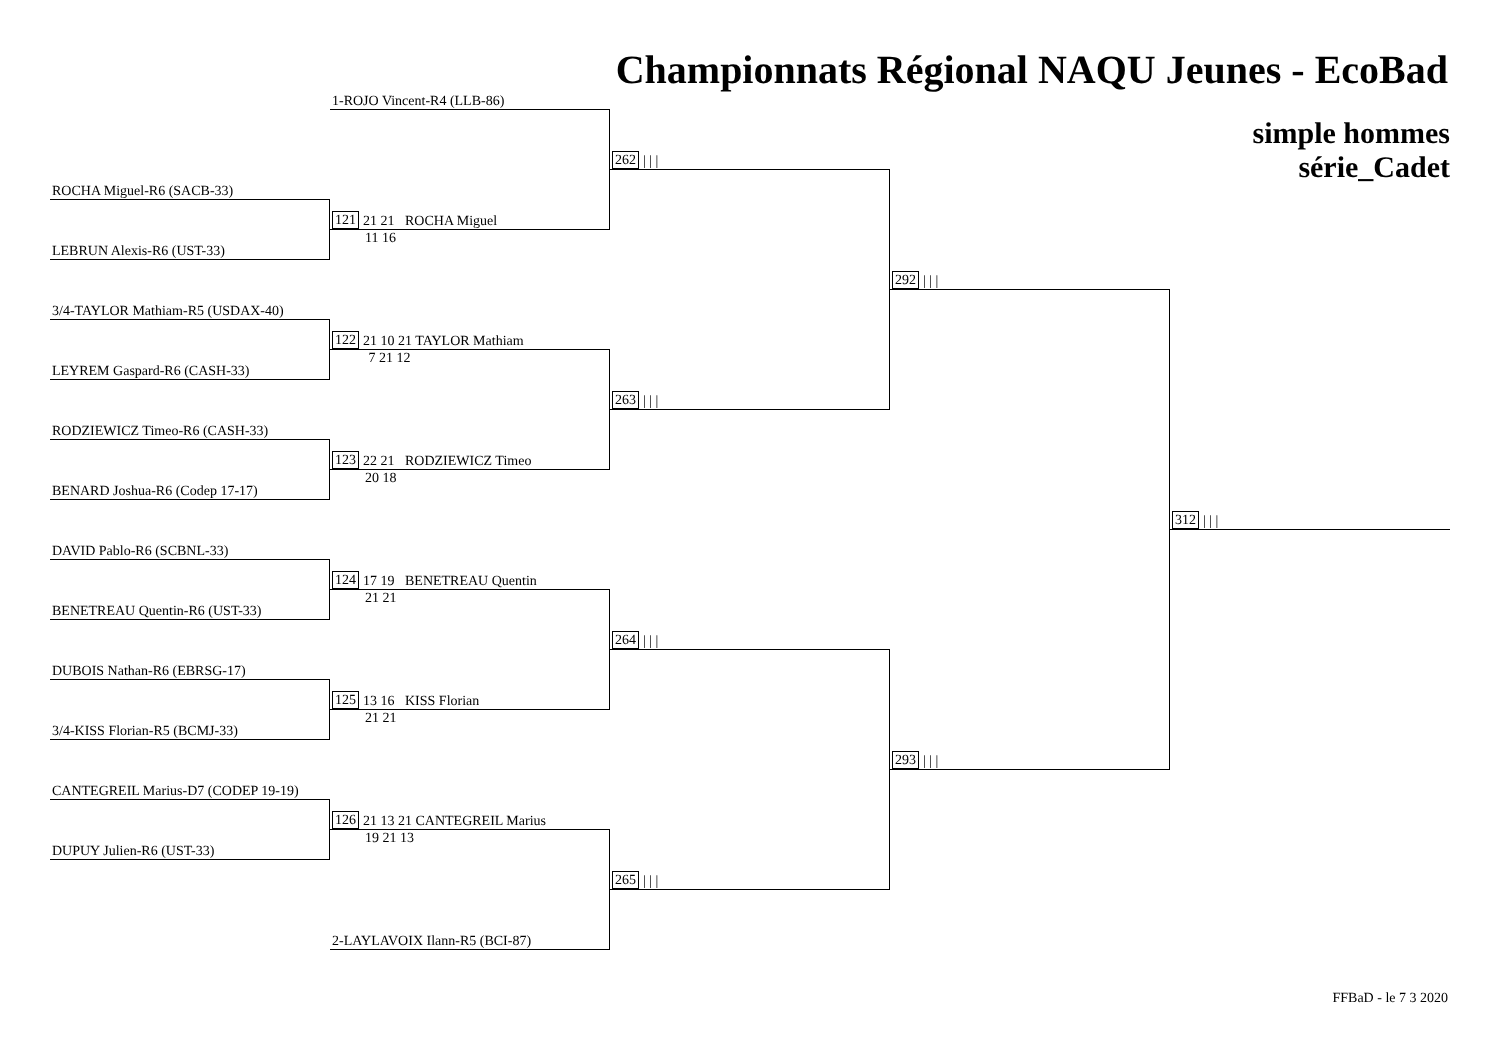Championnats Régional NAQU Jeunes - EcoBad
1-ROJO Vincent-R4 (LLB-86)
simple hommes
série_Cadet
262 | | |
ROCHA Miguel-R6 (SACB-33)
121 21 21 ROCHA Miguel
11 16
LEBRUN Alexis-R6 (UST-33)
292 | | |
3/4-TAYLOR Mathiam-R5 (USDAX-40)
122 21 10 21 TAYLOR Mathiam
7 21 12
LEYREM Gaspard-R6 (CASH-33)
263 | | |
RODZIEWICZ Timeo-R6 (CASH-33)
123 22 21 RODZIEWICZ Timeo
20 18
BENARD Joshua-R6 (Codep 17-17)
312 | | |
DAVID Pablo-R6 (SCBNL-33)
124 17 19 BENETREAU Quentin
21 21
BENETREAU Quentin-R6 (UST-33)
264 | | |
DUBOIS Nathan-R6 (EBRSG-17)
125 13 16 KISS Florian
21 21
3/4-KISS Florian-R5 (BCMJ-33)
293 | | |
CANTEGREIL Marius-D7 (CODEP 19-19)
126 21 13 21 CANTEGREIL Marius
19 21 13
DUPUY Julien-R6 (UST-33)
265 | | |
2-LAYLAVOIX Ilann-R5 (BCI-87)
FFBaD - le 7 3 2020